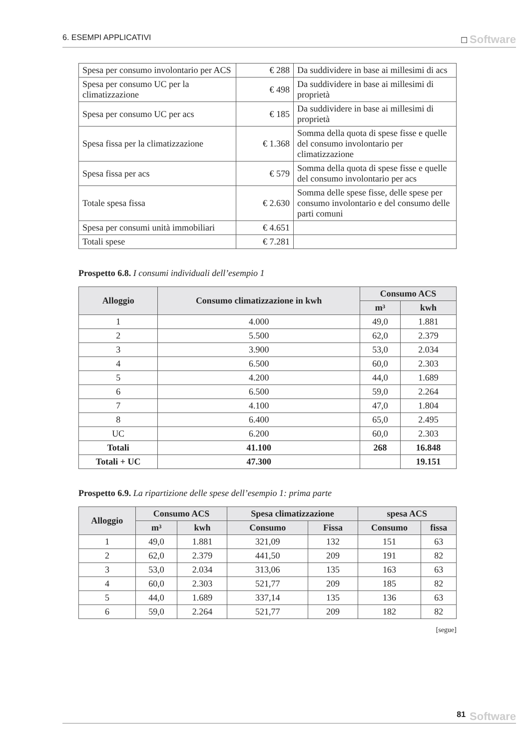6. ESEMPI APPLICATIVI ☐ Software
| Spesa per consumo involontario per ACS | € 288 | Da suddividere in base ai millesimi di acs |
| Spesa per consumo UC per la climatizzazione | € 498 | Da suddividere in base ai millesimi di proprietà |
| Spesa per consumo UC per acs | € 185 | Da suddividere in base ai millesimi di proprietà |
| Spesa fissa per la climatizzazione | € 1.368 | Somma della quota di spese fisse e quelle del consumo involontario per climatizzazione |
| Spesa fissa per acs | € 579 | Somma della quota di spese fisse e quelle del consumo involontario per acs |
| Totale spesa fissa | € 2.630 | Somma delle spese fisse, delle spese per consumo involontario e del consumo delle parti comuni |
| Spesa per consumi unità immobiliari | € 4.651 | |
| Totali spese | € 7.281 | |
Prospetto 6.8. I consumi individuali dell’esempio 1
| Alloggio | Consumo climatizzazione in kwh | Consumo ACS | |
| --- | --- | --- | --- |
| | | m³ | kwh |
| 1 | 4.000 | 49,0 | 1.881 |
| 2 | 5.500 | 62,0 | 2.379 |
| 3 | 3.900 | 53,0 | 2.034 |
| 4 | 6.500 | 60,0 | 2.303 |
| 5 | 4.200 | 44,0 | 1.689 |
| 6 | 6.500 | 59,0 | 2.264 |
| 7 | 4.100 | 47,0 | 1.804 |
| 8 | 6.400 | 65,0 | 2.495 |
| UC | 6.200 | 60,0 | 2.303 |
| Totali | 41.100 | 268 | 16.848 |
| Totali + UC | 47.300 | | 19.151 |
Prospetto 6.9. La ripartizione delle spese dell’esempio 1: prima parte
| Alloggio | Consumo ACS | | Spesa climatizzazione | | spesa ACS | |
| --- | --- | --- | --- | --- | --- | --- |
| | m³ | kwh | Consumo | Fissa | Consumo | fissa |
| 1 | 49,0 | 1.881 | 321,09 | 132 | 151 | 63 |
| 2 | 62,0 | 2.379 | 441,50 | 209 | 191 | 82 |
| 3 | 53,0 | 2.034 | 313,06 | 135 | 163 | 63 |
| 4 | 60,0 | 2.303 | 521,77 | 209 | 185 | 82 |
| 5 | 44,0 | 1.689 | 337,14 | 135 | 136 | 63 |
| 6 | 59,0 | 2.264 | 521,77 | 209 | 182 | 82 |
[segue]
81 Software